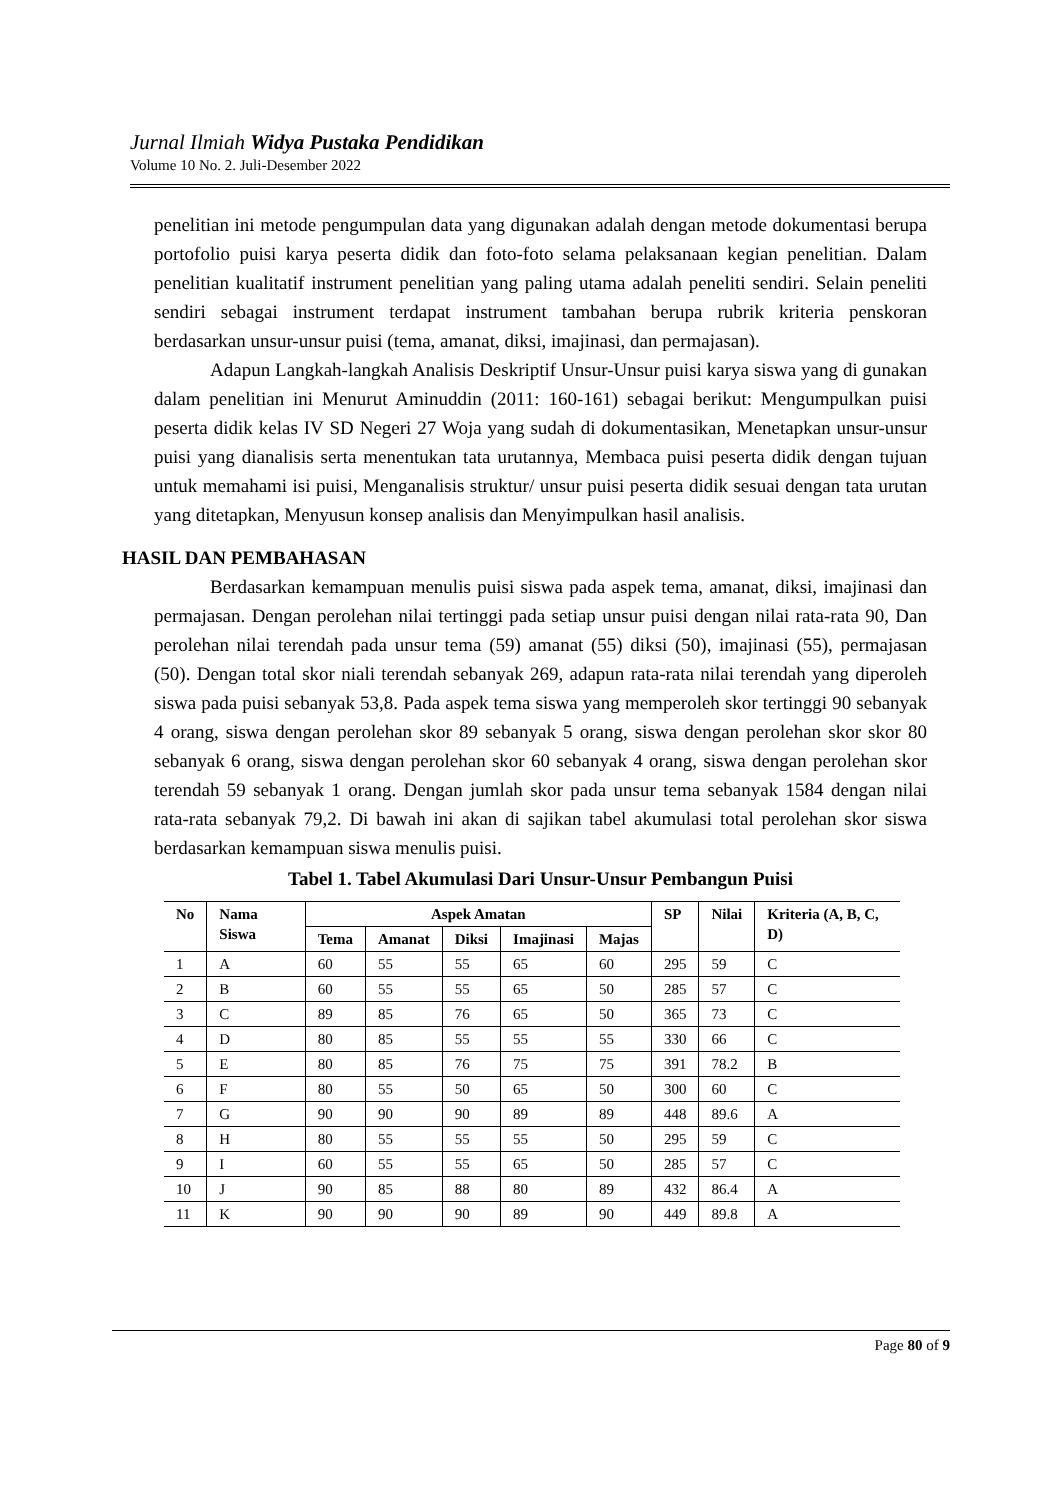Jurnal Ilmiah Widya Pustaka Pendidikan
Volume 10 No. 2. Juli-Desember 2022
penelitian ini metode pengumpulan data yang digunakan adalah dengan metode dokumentasi berupa portofolio puisi karya peserta didik dan foto-foto selama pelaksanaan kegian penelitian. Dalam penelitian kualitatif instrument penelitian yang paling utama adalah peneliti sendiri. Selain peneliti sendiri sebagai instrument terdapat instrument tambahan berupa rubrik kriteria penskoran berdasarkan unsur-unsur puisi (tema, amanat, diksi, imajinasi, dan permajasan).
Adapun Langkah-langkah Analisis Deskriptif Unsur-Unsur puisi karya siswa yang di gunakan dalam penelitian ini Menurut Aminuddin (2011: 160-161) sebagai berikut: Mengumpulkan puisi peserta didik kelas IV SD Negeri 27 Woja yang sudah di dokumentasikan, Menetapkan unsur-unsur puisi yang dianalisis serta menentukan tata urutannya, Membaca puisi peserta didik dengan tujuan untuk memahami isi puisi, Menganalisis struktur/ unsur puisi peserta didik sesuai dengan tata urutan yang ditetapkan, Menyusun konsep analisis dan Menyimpulkan hasil analisis.
HASIL DAN PEMBAHASAN
Berdasarkan kemampuan menulis puisi siswa pada aspek tema, amanat, diksi, imajinasi dan permajasan. Dengan perolehan nilai tertinggi pada setiap unsur puisi dengan nilai rata-rata 90, Dan perolehan nilai terendah pada unsur tema (59) amanat (55) diksi (50), imajinasi (55), permajasan (50). Dengan total skor niali terendah sebanyak 269, adapun rata-rata nilai terendah yang diperoleh siswa pada puisi sebanyak 53,8. Pada aspek tema siswa yang memperoleh skor tertinggi 90 sebanyak 4 orang, siswa dengan perolehan skor 89 sebanyak 5 orang, siswa dengan perolehan skor skor 80 sebanyak 6 orang, siswa dengan perolehan skor 60 sebanyak 4 orang, siswa dengan perolehan skor terendah 59 sebanyak 1 orang. Dengan jumlah skor pada unsur tema sebanyak 1584 dengan nilai rata-rata sebanyak 79,2. Di bawah ini akan di sajikan tabel akumulasi total perolehan skor siswa berdasarkan kemampuan siswa menulis puisi.
Tabel 1. Tabel Akumulasi Dari Unsur-Unsur Pembangun Puisi
| No | Nama Siswa | Aspek Amatan | | | | | SP | Nilai | Kriteria (A, B, C, D) |
| --- | --- | --- | --- | --- | --- | --- | --- | --- | --- |
| | | Tema | Amanat | Diksi | Imajinasi | Majas | | | |
| 1 | A | 60 | 55 | 55 | 65 | 60 | 295 | 59 | C |
| 2 | B | 60 | 55 | 55 | 65 | 50 | 285 | 57 | C |
| 3 | C | 89 | 85 | 76 | 65 | 50 | 365 | 73 | C |
| 4 | D | 80 | 85 | 55 | 55 | 55 | 330 | 66 | C |
| 5 | E | 80 | 85 | 76 | 75 | 75 | 391 | 78.2 | B |
| 6 | F | 80 | 55 | 50 | 65 | 50 | 300 | 60 | C |
| 7 | G | 90 | 90 | 90 | 89 | 89 | 448 | 89.6 | A |
| 8 | H | 80 | 55 | 55 | 55 | 50 | 295 | 59 | C |
| 9 | I | 60 | 55 | 55 | 65 | 50 | 285 | 57 | C |
| 10 | J | 90 | 85 | 88 | 80 | 89 | 432 | 86.4 | A |
| 11 | K | 90 | 90 | 90 | 89 | 90 | 449 | 89.8 | A |
Page 80 of 9